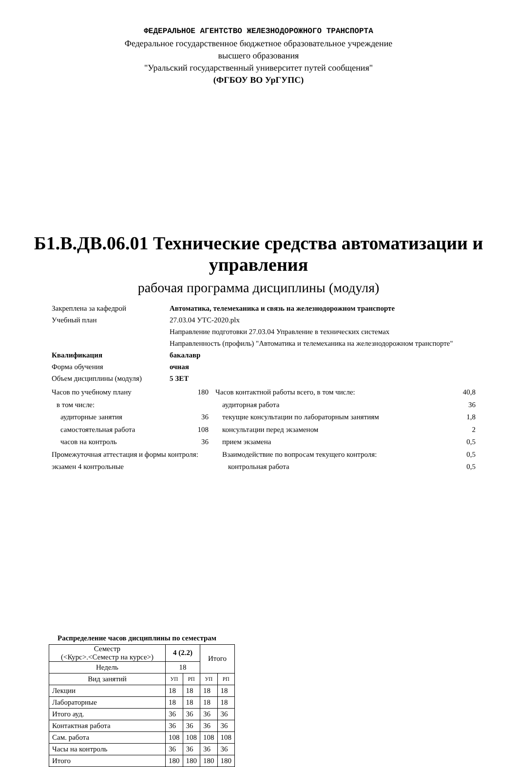ФЕДЕРАЛЬНОЕ АГЕНТСТВО ЖЕЛЕЗНОДОРОЖНОГО ТРАНСПОРТА
Федеральное государственное бюджетное образовательное учреждение
высшего образования
"Уральский государственный университет путей сообщения"
(ФГБОУ ВО УрГУПС)
Б1.В.ДВ.06.01 Технические средства автоматизации и управления
рабочая программа дисциплины (модуля)
Закреплена за кафедрой Автоматика, телемеханика и связь на железнодорожном транспорте
Учебный план 27.03.04 УТС-2020.plx
Направление подготовки 27.03.04 Управление в технических системах
Направленность (профиль) "Автоматика и телемеханика на железнодорожном транспорте"
Квалификация бакалавр
Форма обучения очная
Объем дисциплины (модуля) 5 ЗЕТ
Часов по учебному плану 180
в том числе:
аудиторные занятия 36
самостоятельная работа 108
часов на контроль 36
Промежуточная аттестация и формы контроля:
экзамен 4 контрольные
Часов контактной работы всего, в том числе: 40,8
аудиторная работа 36
текущие консультации по лабораторным занятиям 1,8
консультации перед экзаменом 2
прием экзамена 0,5
Взаимодействие по вопросам текущего контроля: 0,5
контрольная работа 0,5
Распределение часов дисциплины по семестрам
| Семестр (<Курс>.<Семестр на курсе>) | 4 (2.2) | | Итого | |
| Недель | 18 | | | |
| Вид занятий | УП | РП | УП | РП |
| Лекции | 18 | 18 | 18 | 18 |
| Лабораторные | 18 | 18 | 18 | 18 |
| Итого ауд. | 36 | 36 | 36 | 36 |
| Контактная работа | 36 | 36 | 36 | 36 |
| Сам. работа | 108 | 108 | 108 | 108 |
| Часы на контроль | 36 | 36 | 36 | 36 |
| Итого | 180 | 180 | 180 | 180 |